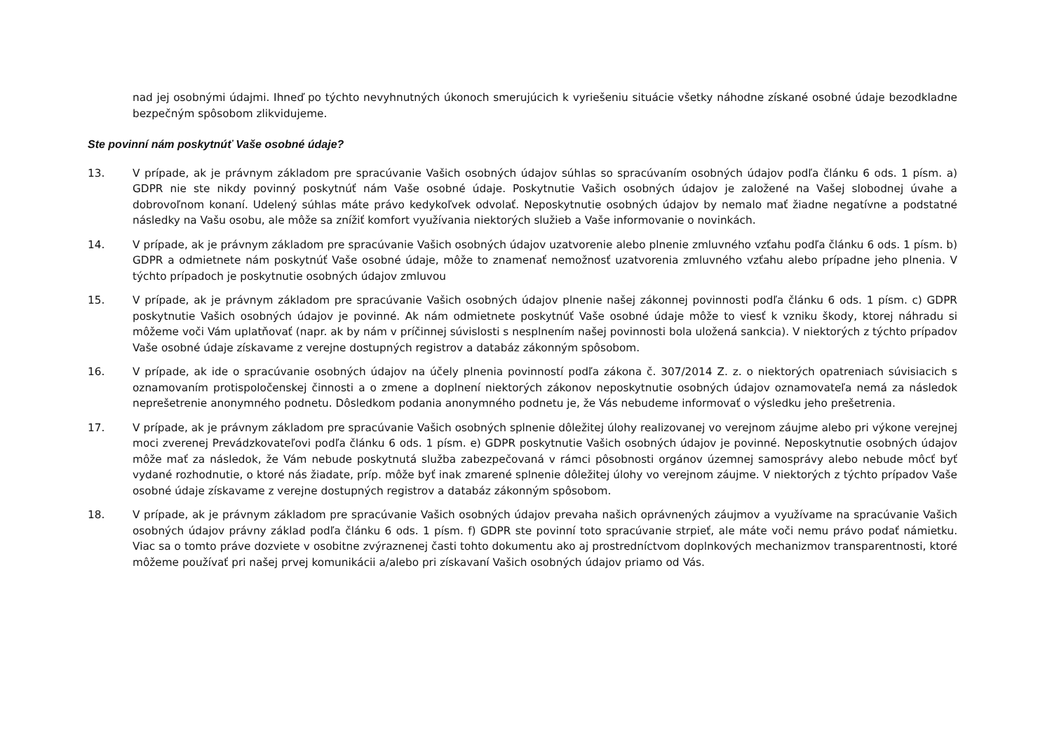nad jej osobnými údajmi. Ihneď po týchto nevyhnutných úkonoch smerujúcich k vyriešeniu situácie všetky náhodne získané osobné údaje bezodkladne bezpečným spôsobom zlikvidujeme.
Ste povinní nám poskytnúť Vaše osobné údaje?
13. V prípade, ak je právnym základom pre spracúvanie Vašich osobných údajov súhlas so spracúvaním osobných údajov podľa článku 6 ods. 1 písm. a) GDPR nie ste nikdy povinný poskytnúť nám Vaše osobné údaje. Poskytnutie Vašich osobných údajov je založené na Vašej slobodnej úvahe a dobrovoľnom konaní. Udelený súhlas máte právo kedykoľvek odvolať. Neposkytnutie osobných údajov by nemalo mať žiadne negatívne a podstatné následky na Vašu osobu, ale môže sa znížiť komfort využívania niektorých služieb a Vaše informovanie o novinkách.
14. V prípade, ak je právnym základom pre spracúvanie Vašich osobných údajov uzatvorenie alebo plnenie zmluvného vzťahu podľa článku 6 ods. 1 písm. b) GDPR a odmietnete nám poskytnúť Vaše osobné údaje, môže to znamenať nemožnosť uzatvorenia zmluvného vzťahu alebo prípadne jeho plnenia. V týchto prípadoch je poskytnutie osobných údajov zmluvou
15. V prípade, ak je právnym základom pre spracúvanie Vašich osobných údajov plnenie našej zákonnej povinnosti podľa článku 6 ods. 1 písm. c) GDPR poskytnutie Vašich osobných údajov je povinné. Ak nám odmietnete poskytnúť Vaše osobné údaje môže to viesť k vzniku škody, ktorej náhradu si môžeme voči Vám uplatňovať (napr. ak by nám v príčinnej súvislosti s nesplnením našej povinnosti bola uložená sankcia). V niektorých z týchto prípadov Vaše osobné údaje získavame z verejne dostupných registrov a databáz zákonným spôsobom.
16. V prípade, ak ide o spracúvanie osobných údajov na účely plnenia povinností podľa zákona č. 307/2014 Z. z. o niektorých opatreniach súvisiacich s oznamovaním protispoločenskej činnosti a o zmene a doplnení niektorých zákonov neposkytnutie osobných údajov oznamovateľa nemá za následok neprešetrenie anonymného podnetu. Dôsledkom podania anonymného podnetu je, že Vás nebudeme informovať o výsledku jeho prešetrenia.
17. V prípade, ak je právnym základom pre spracúvanie Vašich osobných splnenie dôležitej úlohy realizovanej vo verejnom záujme alebo pri výkone verejnej moci zverenej Prevádzkovateľovi podľa článku 6 ods. 1 písm. e) GDPR poskytnutie Vašich osobných údajov je povinné. Neposkytnutie osobných údajov môže mať za následok, že Vám nebude poskytnutá služba zabezpečovaná v rámci pôsobnosti orgánov územnej samosprávy alebo nebude môcť byť vydané rozhodnutie, o ktoré nás žiadate, príp. môže byť inak zmarené splnenie dôležitej úlohy vo verejnom záujme. V niektorých z týchto prípadov Vaše osobné údaje získavame z verejne dostupných registrov a databáz zákonným spôsobom.
18. V prípade, ak je právnym základom pre spracúvanie Vašich osobných údajov prevaha našich oprávnených záujmov a využívame na spracúvanie Vašich osobných údajov právny základ podľa článku 6 ods. 1 písm. f) GDPR ste povinní toto spracúvanie strpieť, ale máte voči nemu právo podať námietku. Viac sa o tomto práve dozviete v osobitne zvýraznenej časti tohto dokumentu ako aj prostredníctvom doplnkových mechanizmov transparentnosti, ktoré môžeme používať pri našej prvej komunikácii a/alebo pri získavaní Vašich osobných údajov priamo od Vás.